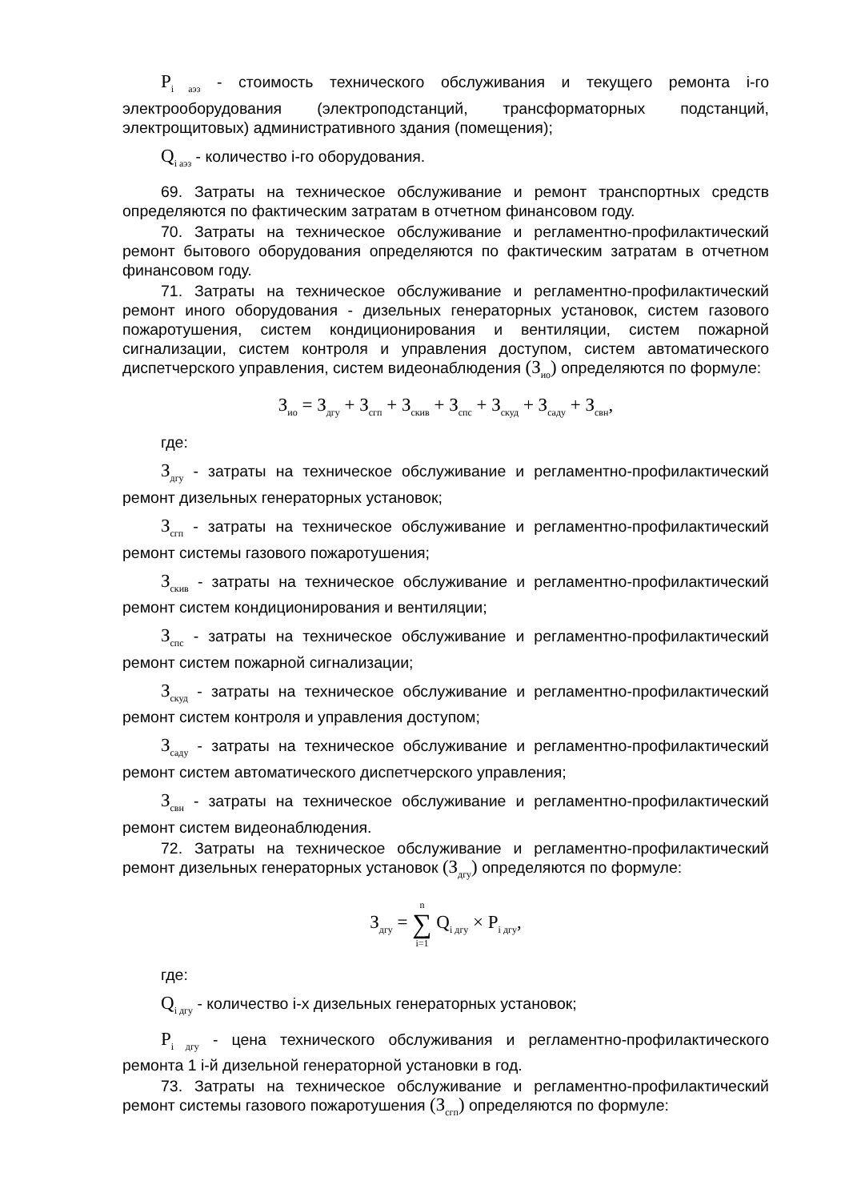P<sub>i аэз</sub> - стоимость технического обслуживания и текущего ремонта i-го электрооборудования (электроподстанций, трансформаторных подстанций, электрощитовых) административного здания (помещения);
Q<sub>i аэз</sub> - количество i-го оборудования.
69. Затраты на техническое обслуживание и ремонт транспортных средств определяются по фактическим затратам в отчетном финансовом году.
70. Затраты на техническое обслуживание и регламентно-профилактический ремонт бытового оборудования определяются по фактическим затратам в отчетном финансовом году.
71. Затраты на техническое обслуживание и регламентно-профилактический ремонт иного оборудования - дизельных генераторных установок, систем газового пожаротушения, систем кондиционирования и вентиляции, систем пожарной сигнализации, систем контроля и управления доступом, систем автоматического диспетчерского управления, систем видеонаблюдения (З<sub>ио</sub>) определяются по формуле:
З<sub>ио</sub> = З<sub>дгу</sub> + З<sub>сгп</sub> + З<sub>скив</sub> + З<sub>спс</sub> + З<sub>скуд</sub> + З<sub>саду</sub> + З<sub>свн</sub>,
где:
З<sub>дгу</sub> - затраты на техническое обслуживание и регламентно-профилактический ремонт дизельных генераторных установок;
З<sub>сгп</sub> - затраты на техническое обслуживание и регламентно-профилактический ремонт системы газового пожаротушения;
З<sub>скив</sub> - затраты на техническое обслуживание и регламентно-профилактический ремонт систем кондиционирования и вентиляции;
З<sub>спс</sub> - затраты на техническое обслуживание и регламентно-профилактический ремонт систем пожарной сигнализации;
З<sub>скуд</sub> - затраты на техническое обслуживание и регламентно-профилактический ремонт систем контроля и управления доступом;
З<sub>саду</sub> - затраты на техническое обслуживание и регламентно-профилактический ремонт систем автоматического диспетчерского управления;
З<sub>свн</sub> - затраты на техническое обслуживание и регламентно-профилактический ремонт систем видеонаблюдения.
72. Затраты на техническое обслуживание и регламентно-профилактический ремонт дизельных генераторных установок (З<sub>дгу</sub>) определяются по формуле:
З<sub>дгу</sub> = n
∑
i=1 Q<sub>i дгу</sub> × P<sub>i дгу</sub>,
где:
Q<sub>i дгу</sub> - количество i-х дизельных генераторных установок;
P<sub>i дгу</sub> - цена технического обслуживания и регламентно-профилактического ремонта 1 i-й дизельной генераторной установки в год.
73. Затраты на техническое обслуживание и регламентно-профилактический ремонт системы газового пожаротушения (З<sub>сгп</sub>) определяются по формуле: